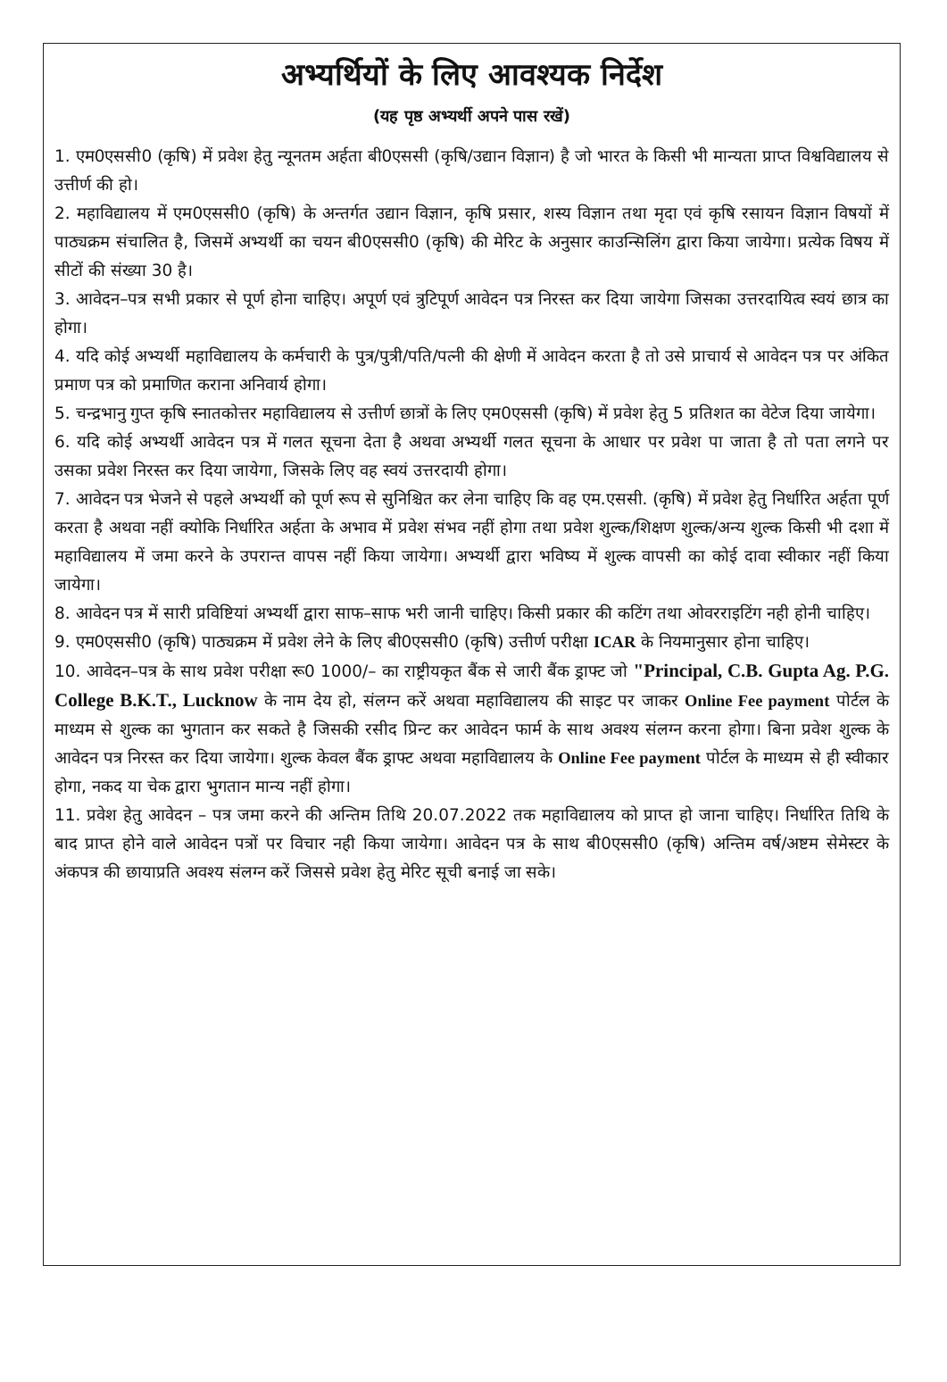अभ्यर्थियों के लिए आवश्यक निर्देश
(यह पृष्ठ अभ्यर्थी अपने पास रखें)
1. एम0एससी0 (कृषि) में प्रवेश हेतु न्यूनतम अर्हता बी0एससी (कृषि/उद्यान विज्ञान) है जो भारत के किसी भी मान्यता प्राप्त विश्वविद्यालय से उत्तीर्ण की हो।
2. महाविद्यालय में एम0एससी0 (कृषि) के अन्तर्गत उद्यान विज्ञान, कृषि प्रसार, शस्य विज्ञान तथा मृदा एवं कृषि रसायन विज्ञान विषयों में पाठ्यक्रम संचालित है, जिसमें अभ्यर्थी का चयन बी0एससी0 (कृषि) की मेरिट के अनुसार काउन्सिलिंग द्वारा किया जायेगा। प्रत्येक विषय में सीटों की संख्या 30 है।
3. आवेदन–पत्र सभी प्रकार से पूर्ण होना चाहिए। अपूर्ण एवं त्रुटिपूर्ण आवेदन पत्र निरस्त कर दिया जायेगा जिसका उत्तरदायित्व स्वयं छात्र का होगा।
4. यदि कोई अभ्यर्थी महाविद्यालय के कर्मचारी के पुत्र/पुत्री/पति/पत्नी की क्षेणी में आवेदन करता है तो उसे प्राचार्य से आवेदन पत्र पर अंकित प्रमाण पत्र को प्रमाणित कराना अनिवार्य होगा।
5. चन्द्रभानु गुप्त कृषि स्नातकोत्तर महाविद्यालय से उत्तीर्ण छात्रों के लिए एम0एससी (कृषि) में प्रवेश हेतु 5 प्रतिशत का वेटेज दिया जायेगा।
6. यदि कोई अभ्यर्थी आवेदन पत्र में गलत सूचना देता है अथवा अभ्यर्थी गलत सूचना के आधार पर प्रवेश पा जाता है तो पता लगने पर उसका प्रवेश निरस्त कर दिया जायेगा, जिसके लिए वह स्वयं उत्तरदायी होगा।
7. आवेदन पत्र भेजने से पहले अभ्यर्थी को पूर्ण रूप से सुनिश्चित कर लेना चाहिए कि वह एम.एससी. (कृषि) में प्रवेश हेतु निर्धारित अर्हता पूर्ण करता है अथवा नहीं क्योकि निर्धारित अर्हता के अभाव में प्रवेश संभव नहीं होगा तथा प्रवेश शुल्क/शिक्षण शुल्क/अन्य शुल्क किसी भी दशा में महाविद्यालय में जमा करने के उपरान्त वापस नहीं किया जायेगा। अभ्यर्थी द्वारा भविष्य में शुल्क वापसी का कोई दावा स्वीकार नहीं किया जायेगा।
8. आवेदन पत्र में सारी प्रविष्टियां अभ्यर्थी द्वारा साफ–साफ भरी जानी चाहिए। किसी प्रकार की कटिंग तथा ओवरराइटिंग नही होनी चाहिए।
9. एम0एससी0 (कृषि) पाठ्यक्रम में प्रवेश लेने के लिए बी0एससी0 (कृषि) उत्तीर्ण परीक्षा ICAR के नियमानुसार होना चाहिए।
10. आवेदन–पत्र के साथ प्रवेश परीक्षा रू0 1000/– का राष्ट्रीयकृत बैंक से जारी बैंक ड्राफ्ट जो "Principal, C.B. Gupta Ag. P.G. College B.K.T., Lucknow के नाम देय हो, संलग्न करें अथवा महाविद्यालय की साइट पर जाकर Online Fee payment पोर्टल के माध्यम से शुल्क का भुगतान कर सकते है जिसकी रसीद प्रिन्ट कर आवेदन फार्म के साथ अवश्य संलग्न करना होगा। बिना प्रवेश शुल्क के आवेदन पत्र निरस्त कर दिया जायेगा। शुल्क केवल बैंक ड्राफ्ट अथवा महाविद्यालय के Online Fee payment पोर्टल के माध्यम से ही स्वीकार होगा, नकद या चेक द्वारा भुगतान मान्य नहीं होगा।
11. प्रवेश हेतु आवेदन – पत्र जमा करने की अन्तिम तिथि 20.07.2022 तक महाविद्यालय को प्राप्त हो जाना चाहिए। निर्धारित तिथि के बाद प्राप्त होने वाले आवेदन पत्रों पर विचार नही किया जायेगा। आवेदन पत्र के साथ बी0एससी0 (कृषि) अन्तिम वर्ष/अष्टम सेमेस्टर के अंकपत्र की छायाप्रति अवश्य संलग्न करें जिससे प्रवेश हेतु मेरिट सूची बनाई जा सके।